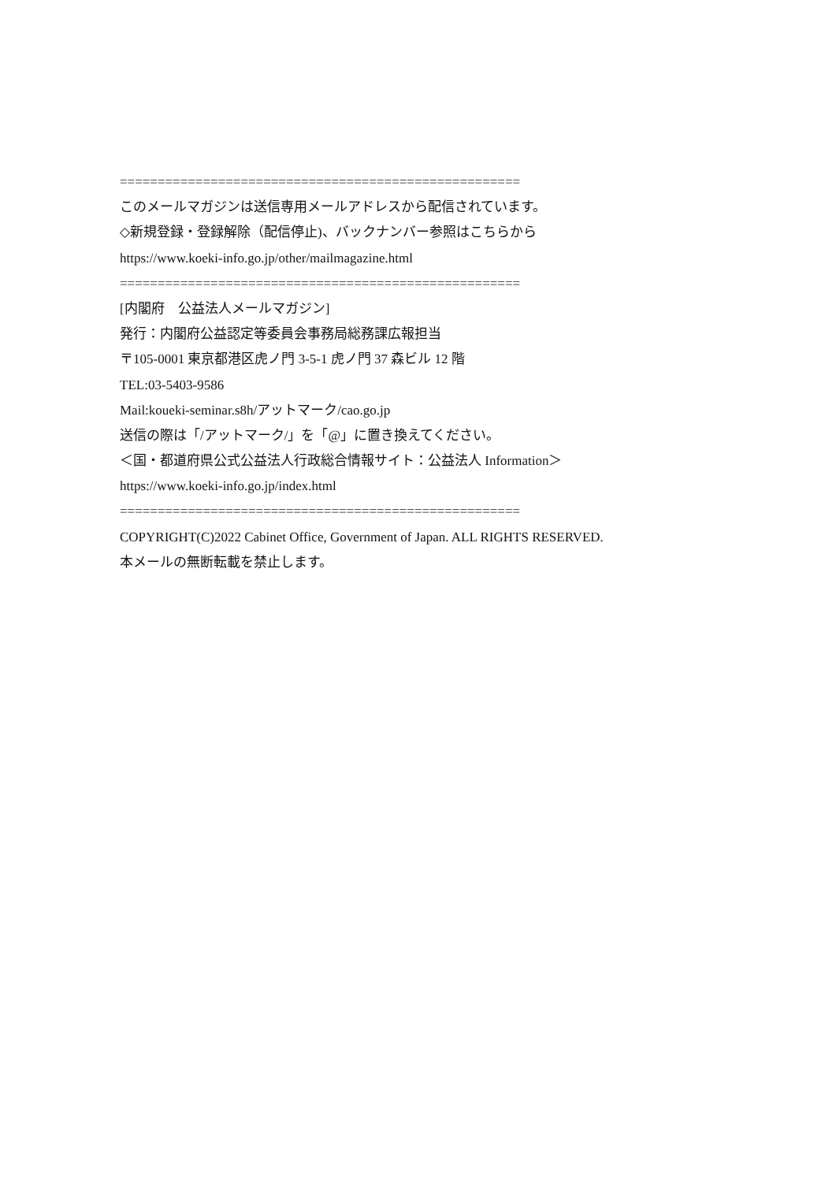=====================================================
このメールマガジンは送信専用メールアドレスから配信されています。
◇新規登録・登録解除（配信停止)、バックナンバー参照はこちらから
https://www.koeki-info.go.jp/other/mailmagazine.html
=====================================================
[内閣府　公益法人メールマガジン]
発行：内閣府公益認定等委員会事務局総務課広報担当
〒105-0001 東京都港区虎ノ門 3-5-1 虎ノ門 37 森ビル 12 階
TEL:03-5403-9586
Mail:koueki-seminar.s8h/アットマーク/cao.go.jp
送信の際は「/アットマーク/」を「@」に置き換えてください。
＜国・都道府県公式公益法人行政総合情報サイト：公益法人 Information＞
https://www.koeki-info.go.jp/index.html
=====================================================
COPYRIGHT(C)2022 Cabinet Office, Government of Japan. ALL RIGHTS RESERVED.
本メールの無断転載を禁止します。